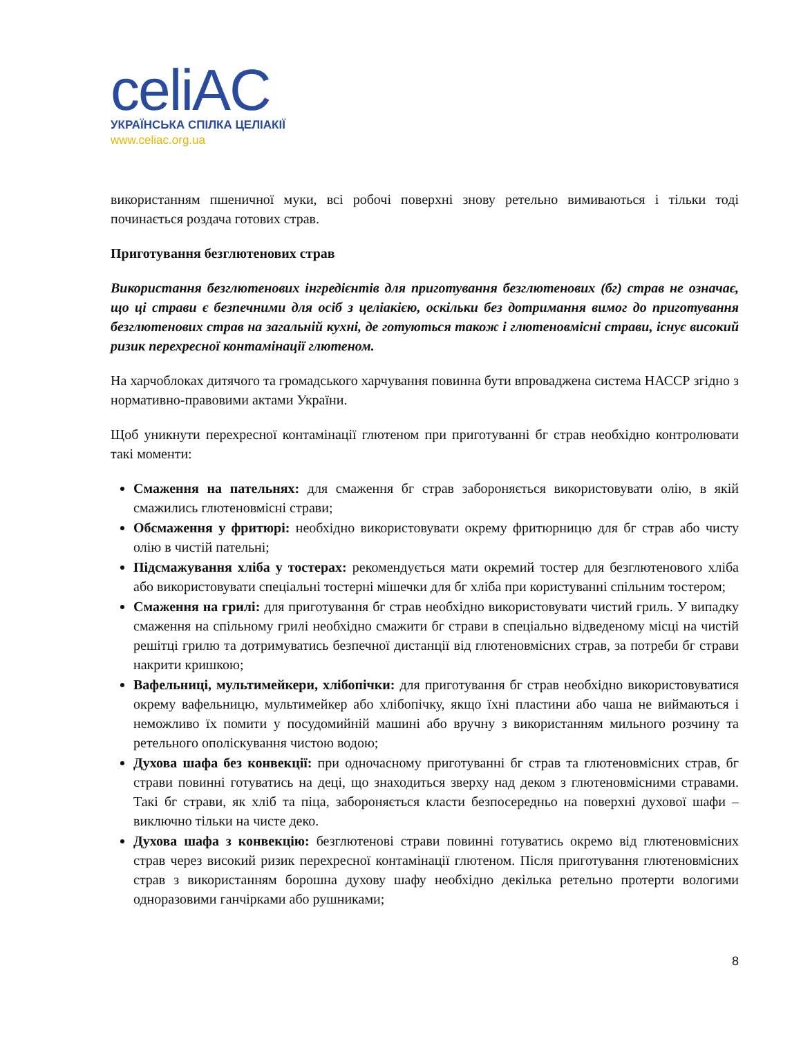celiAC
УКРАЇНСЬКА СПІЛКА ЦЕЛІАКІЇ
www.celiac.org.ua
використанням пшеничної муки, всі робочі поверхні знову ретельно вимиваються і тільки тоді починається роздача готових страв.
Приготування безглютенових страв
Використання безглютенових інгредієнтів для приготування безглютенових (бг) страв не означає, що ці страви є безпечними для осіб з целіакією, оскільки без дотримання вимог до приготування безглютенових страв на загальній кухні, де готуються також і глютеновмісні страви, існує високий ризик перехресної контамінації глютеном.
На харчоблоках дитячого та громадського харчування повинна бути впроваджена система НАССР згідно з нормативно-правовими актами України.
Щоб уникнути перехресної контамінації глютеном при приготуванні бг страв необхідно контролювати такі моменти:
Смаження на пательнях: для смаження бг страв забороняється використовувати олію, в якій смажились глютеновмісні страви;
Обсмаження у фритюрі: необхідно використовувати окрему фритюрницю для бг страв або чисту олію в чистій пательні;
Підсмажування хліба у тостерах: рекомендується мати окремий тостер для безглютенового хліба або використовувати спеціальні тостерні мішечки для бг хліба при користуванні спільним тостером;
Смаження на грилі: для приготування бг страв необхідно використовувати чистий гриль. У випадку смаження на спільному грилі необхідно смажити бг страви в спеціально відведеному місці на чистій решітці грилю та дотримуватись безпечної дистанції від глютеновмісних страв, за потреби бг страви накрити кришкою;
Вафельниці, мультимейкери, хлібопічки: для приготування бг страв необхідно використовуватися окрему вафельницю, мультимейкер або хлібопічку, якщо їхні пластини або чаша не виймаються і неможливо їх помити у посудомийній машині або вручну з використанням мильного розчину та ретельного ополіскування чистою водою;
Духова шафа без конвекції: при одночасному приготуванні бг страв та глютеновмісних страв, бг страви повинні готуватись на деці, що знаходиться зверху над деком з глютеновмісними стравами. Такі бг страви, як хліб та піца, забороняється класти безпосередньо на поверхні духової шафи – виключно тільки на чисте деко.
Духова шафа з конвекцію: безглютенові страви повинні готуватись окремо від глютеновмісних страв через високий ризик перехресної контамінації глютеном. Після приготування глютеновмісних страв з використанням борошна духову шафу необхідно декілька ретельно протерти вологими одноразовими ганчірками або рушниками;
8